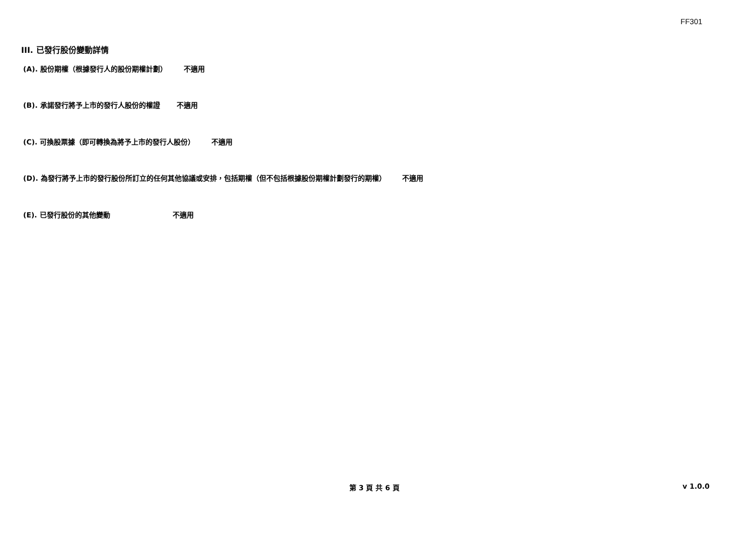FF301
III. 已發行股份變動詳情
(A). 股份期權（根據發行人的股份期權計劃） 不適用
(B). 承諾發行將予上市的發行人股份的權證 不適用
(C). 可換股票據（即可轉換為將予上市的發行人股份） 不適用
(D). 為發行將予上市的發行股份所訂立的任何其他協議或安排，包括期權（但不包括根據股份期權計劃發行的期權） 不適用
(E). 已發行股份的其他變動 不適用
第 3 頁 共 6 頁 v 1.0.0